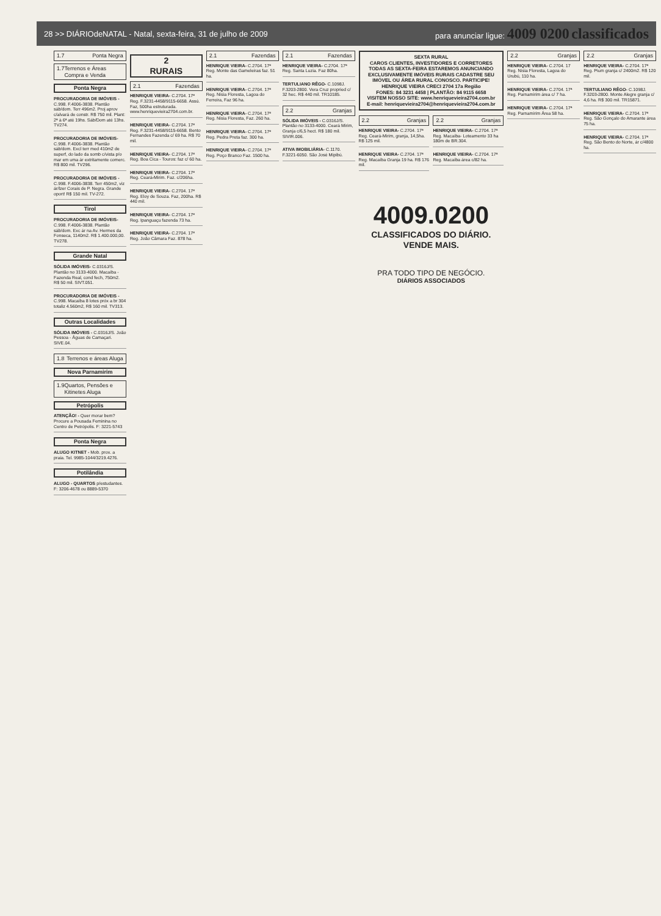28 >> DIÁRIOdeNATAL - Natal, sexta-feira, 31 de julho de 2009 para anunciar ligue: 4009 0200 classificados
1.7 Ponta Negra
1.7 Terrenos e Áreas Compra e Venda
Ponta Negra
PROCURADORIA DE IMÓVEIS - C.998. F.4006-3838. Plantão sáb/dom. Terr 496m2. Proj aprov c/alvará de constr. R$ 750 mil. Plant: 2ª à 6ª até 19hs. Sáb/Dom até 13hs. TV274.
PROCURADORIA DE IMÓVEIS- C.998. F.4006-3838. Plantão sáb/dom. Excl terr med 410m2 de superf, do lado da somb c/vista p/o mar em uma ár extritamente comerc. R$ 800 mil. TV296.
PROCURADORIA DE IMÓVEIS - C.998. F.4006-3838. Terr 450m2, viz ár/lzer Corais de P. Negra. Grande oport! R$ 150 mil. TV-272.
Tirol
PROCURADORIA DE IMÓVEIS- C.998. F.4006-3838. Plantão sáb/dom. Exc ár na Av. Hermes da Fonseca, 1140m2. R$ 1.400.000,00. TV278.
Grande Natal
SÓLIDA IMÓVEIS- C.0316J/S. Plantão no 3133-4000. Macaíba - Fazenda Real, cond fech, 750m2. R$ 50 mil. SIVT.051.
PROCURADORIA DE IMÓVEIS - C.998. Macaíba 8 lotes próx a br 304 totaliz 4.560m2, R$ 160 mil. TV313.
Outras Localidades
SÓLIDA IMÓVEIS - C.0316J/S. João Pessoa - Águas de Camaçari. SIVE.04.
1.8 Terrenos e áreas Aluga
Nova Parnamirim
1.9 Quartos, Pensões e Kitinetes Aluga
Petrópolis
ATENÇÃO! - Quer morar bem? Procure a Pousada Feminina no Centro de Petrópolis. F: 3221-5743
Ponta Negra
ALUGO KITNET - Mob. prox. a praia. Tel. 9985-1044/3219.4276.
Potilândia
ALUGO - QUARTOS p/estudantes. F: 3206-4678 ou 8889-5370
2
RURAIS
2.1 Fazendas
HENRIQUE VIEIRA- C.2704. 17ª Reg. F.3231-4458/9115-6658. Assú. Faz, 500ha estruturada. www.henriquevieira2704.com.br.
HENRIQUE VIEIRA- C.2704. 17ª Reg. F.3231-4458/9115-6658. Bento Fernandes Fazenda c/ 69 ha. R$ 70 mil.
HENRIQUE VIEIRA- C.2704. 17ª Reg. Boa Cica - Touros: faz c/ 60 ha.
HENRIQUE VIEIRA- C.2704. 17ª Reg. Ceará-Mirim. Faz. c/206ha.
HENRIQUE VIEIRA- C.2704. 17ª Reg. Eloy de Souza. Faz, 200ha. R$ 440 mil.
HENRIQUE VIEIRA- C.2704. 17ª Reg. Ipanguaçu fazenda 73 ha.
HENRIQUE VIEIRA- C.2704. 17ª Reg. João Câmara Faz. 878 ha.
2.1 Fazendas
HENRIQUE VIEIRA- C.2704. 17ª Reg. Monte das Gameleiras faz. 51 ha.
HENRIQUE VIEIRA- C.2704. 17ª Reg. Nísia Floresta, Lagoa do Ferreira, Faz 96 ha.
HENRIQUE VIEIRA- C.2704. 17ª Reg. Nísia Floresta, Faz. 260 ha.
HENRIQUE VIEIRA- C.2704. 17ª Reg. Pedra Preta faz. 300 ha.
HENRIQUE VIEIRA- C.2704. 17ª Reg. Poço Branco Faz. 1500 ha.
2.1 Fazendas
HENRIQUE VIEIRA- C.2704. 17ª Reg. Santa Luzia. Faz 80ha.
TERTULIANO RÊGO- C.1098J. F.3203-2800. Vera Cruz propried c/ 32 hec. R$ 440 mil. TR10185.
2.2 Granjas
SÓLIDA IMÓVEIS - C.0316J/S. Plantão no 3133-4000. Ceará Mirim, Granja c/6,5 hect. R$ 180 mil. SIVIR.006.
ATIVA IMOBILIÁRIA- C.1170. F.3221-6050. São José Mipibú.
SEXTA RURAL
CAROS CLIENTES, INVESTIDORES E CORRETORES TODAS AS SEXTA-FEIRA ESTAREMOS ANUNCIANDO EXCLUSIVAMENTE IMÓVEIS RURAIS CADASTRE SEU IMÓVEL OU ÁREA RURAL CONOSCO. PARTICIPE!
HENRIQUE VIEIRA CRECI 2704 17a Região
FONES: 84 3231 4458 | PLANTÃO: 84 9115 6658
VISITEM NOSSO SITE: www.henriquevieira2704.com.br
E-mail: henriquevieira2704@henriquevieira2704.com.br
2.2 Granjas
HENRIQUE VIEIRA- C.2704. 17ª Reg. Ceará-Mirim, granja, 14,5ha. R$ 125 mil.
HENRIQUE VIEIRA- C.2704. 17ª Reg. Macaíba Granja 19 ha. R$ 176 mil.
2.2 Granjas
HENRIQUE VIEIRA- C.2704. 17ª Reg. Macaíba- Loteamento 33 ha 180m de BR.304.
HENRIQUE VIEIRA- C.2704. 17ª Reg. Macaíba área c/82 ha.
4009.0200
CLASSIFICADOS DO DIÁRIO. VENDE MAIS.
PRA TODO TIPO DE NEGÓCIO.
DIÁRIOS ASSOCIADOS
2.2 Granjas
HENRIQUE VIEIRA- C.2704. 17 Reg. Nísia Floresta, Lagoa do Urubú, 110 ha.
HENRIQUE VIEIRA- C.2704. 17ª Reg. Parnamirim área c/ 7 ha.
HENRIQUE VIEIRA- C.2704. 17ª Reg. Parnamirim Área 58 ha.
2.2 Granjas
HENRIQUE VIEIRA- C.2704. 17ª Reg. Pium granja c/ 2400m2. R$ 120 mil.
TERTULIANO RÊGO- C.1098J. F.3203-2800. Monte Alegre granja c/ 4,6 ha. R$ 300 mil. TR15871.
HENRIQUE VIEIRA- C.2704. 17ª Reg. São Gonçalo do Amarante área 75 ha.
HENRIQUE VIEIRA- C.2704. 17ª Reg. São Bento do Norte, ár c/4800 ha.